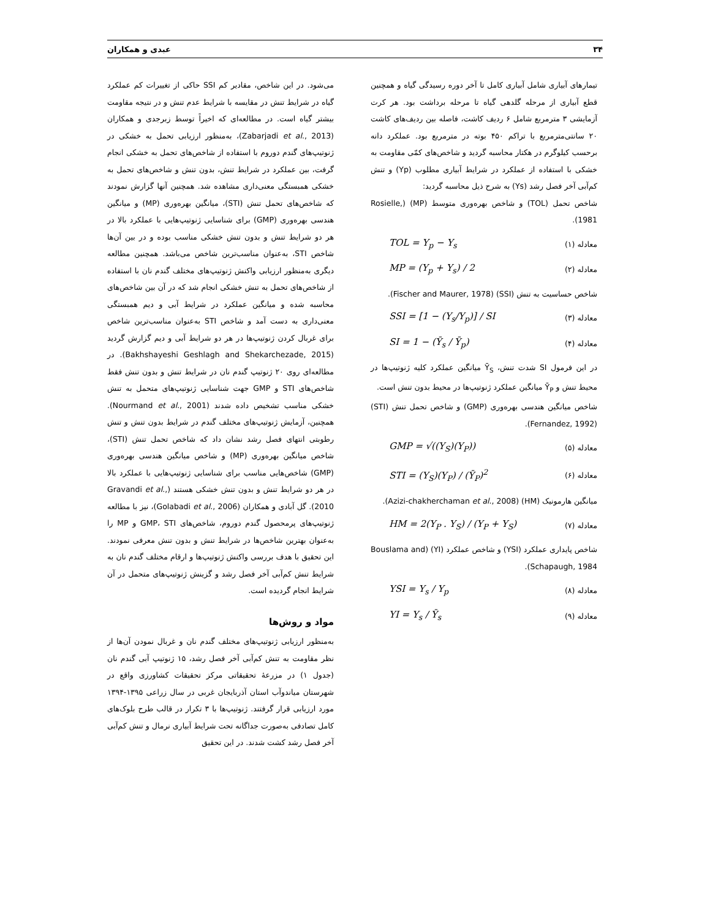۳۴ عبدی و همکاران
می‌شود. در این شاخص، مقادیر کم SSI حاکی از تغییرات کم عملکرد گیاه در شرایط تنش در مقایسه با شرایط عدم تنش و در نتیجه مقاومت بیشتر گیاه است. در مطالعه‌ای که اخیراً توسط زبرجدی و همکاران (Zabarjadi et al., 2013)، به‌منظور ارزیابی تحمل به خشکی در ژنوتیپ‌های گندم دوروم با استفاده از شاخص‌های تحمل به خشکی انجام گرفت، بین عملکرد در شرایط تنش، بدون تنش و شاخص‌های تحمل به خشکی همبستگی معنی‌داری مشاهده شد. همچنین آنها گزارش نمودند که شاخص‌های تحمل تنش (STI)، میانگین بهره‌وری (MP) و میانگین هندسی بهره‌وری (GMP) برای شناسایی ژنوتیپ‌هایی با عملکرد بالا در هر دو شرایط تنش و بدون تنش خشکی مناسب بوده و در بین آن‌ها شاخص STI، به‌عنوان مناسب‌ترین شاخص می‌باشد. همچنین مطالعه دیگری به‌منظور ارزیابی واکنش ژنوتیپ‌های مختلف گندم نان با استفاده از شاخص‌های تحمل به تنش خشکی انجام شد که در آن بین شاخص‌های محاسبه شده و میانگین عملکرد در شرایط آبی و دیم همبستگی معنی‌داری به دست آمد و شاخص STI به‌عنوان مناسب‌ترین شاخص برای غربال کردن ژنوتیپ‌ها در هر دو شرایط آبی و دیم گزارش گردید (Bakhshayeshi Geshlagh and Shekarchezade, 2015). در مطالعه‌ای روی ۲۰ ژنوتیپ گندم نان در شرایط تنش و بدون تنش فقط شاخص‌های STI و GMP جهت شناسایی ژنوتیپ‌های متحمل به تنش خشکی مناسب تشخیص داده شدند (Nourmand et al., 2001). همچنین، آزمایش ژنوتیپ‌های مختلف گندم در شرایط بدون تنش و تنش رطوبتی انتهای فصل رشد نشان داد که شاخص تحمل تنش (STI)، شاخص میانگین بهره‌وری (MP) و شاخص میانگین هندسی بهره‌وری (GMP) شاخص‌هایی مناسب برای شناسایی ژنوتیپ‌هایی با عملکرد بالا در هر دو شرایط تنش و بدون تنش خشکی هستند (Gravandi et al., 2010). گل آبادی و همکاران (Golabadi et al., 2006)، نیز با مطالعه ژنوتیپ‌های پرمحصول گندم دوروم، شاخص‌های GMP، STI و MP را به‌عنوان بهترین شاخص‌ها در شرایط تنش و بدون تنش معرفی نمودند. این تحقیق با هدف بررسی واکنش ژنوتیپ‌ها و ارقام مختلف گندم نان به شرایط تنش کم‌آبی آخر فصل رشد و گزینش ژنوتیپ‌های متحمل در آن شرایط انجام گردیده است.
مواد و روش‌ها
به‌منظور ارزیابی ژنوتیپ‌های مختلف گندم نان و غربال نمودن آن‌ها از نظر مقاومت به تنش کم‌آبی آخر فصل رشد، ۱۵ ژنوتیپ آبی گندم نان (جدول ۱) در مزرعهٔ تحقیقاتی مرکز تحقیقات کشاورزی واقع در شهرستان میاندوآب استان آذربایجان غربی در سال زراعی ۱۳۹۵-۱۳۹۴ مورد ارزیابی قرار گرفتند. ژنوتیپ‌ها با ۳ تکرار در قالب طرح بلوک‌های کامل تصادفی به‌صورت جداگانه تحت شرایط آبیاری نرمال و تنش کم‌آبی آخر فصل رشد کشت شدند. در این تحقیق
تیمارهای آبیاری شامل آبیاری کامل تا آخر دوره رسیدگی گیاه و همچنین قطع آبیاری از مرحله گلدهی گیاه تا مرحله برداشت بود. هر کرت آزمایشی ۳ مترمربع شامل ۶ ردیف کاشت، فاصله بین ردیف‌های کاشت ۲۰ سانتی‌مترمربع با تراکم ۴۵۰ بوته در مترمربع بود. عملکرد دانه برحسب کیلوگرم در هکتار محاسبه گردید و شاخص‌های کمّی مقاومت به خشکی با استفاده از عملکرد در شرایط آبیاری مطلوب (Yp) و تنش کم‌آبی آخر فصل رشد (Ys) به شرح ذیل محاسبه گردید:
شاخص تحمل (TOL) و شاخص بهره‌وری متوسط (MP) (Rosielle, 1981).
معادله (۱) TOL = Y<sub>p</sub> − Y<sub>s</sub>
معادله (۲) MP = (Y<sub>p</sub> + Y<sub>s</sub>) / 2
شاخص حساسیت به تنش (SSI) (Fischer and Maurer, 1978).
معادله (۳) SSI = [1 − (Y<sub>s</sub>/Y<sub>p</sub>)] / SI
معادله (۴) SI = 1 − (Ȳ<sub>s</sub> / Ȳ<sub>p</sub>)
در این فرمول SI شدت تنش، Ȳ<sub>S</sub> میانگین عملکرد کلیه ژنوتیپ‌ها در محیط تنش و Ȳ<sub>P</sub> میانگین عملکرد ژنوتیپ‌ها در محیط بدون تنش است.
شاخص میانگین هندسی بهره‌وری (GMP) و شاخص تحمل تنش (STI) (Fernandez, 1992).
معادله (۵) GMP = √((Y<sub>S</sub>)(Y<sub>P</sub>))
معادله (۶) STI = (Y<sub>S</sub>)(Y<sub>P</sub>) / (Ȳ<sub>P</sub>)<sup>2</sup>
میانگین هارمونیک (HM) (Azizi-chakherchaman et al., 2008).
معادله (۷) HM = 2(Y<sub>P</sub> . Y<sub>S</sub>) / (Y<sub>P</sub> + Y<sub>S</sub>)
شاخص پایداری عملکرد (YSI) و شاخص عملکرد (YI) (Bouslama and Schapaugh, 1984).
معادله (۸) YSI = Y<sub>s</sub> / Y<sub>p</sub>
معادله (۹) YI = Y<sub>s</sub> / Ȳ<sub>s</sub>